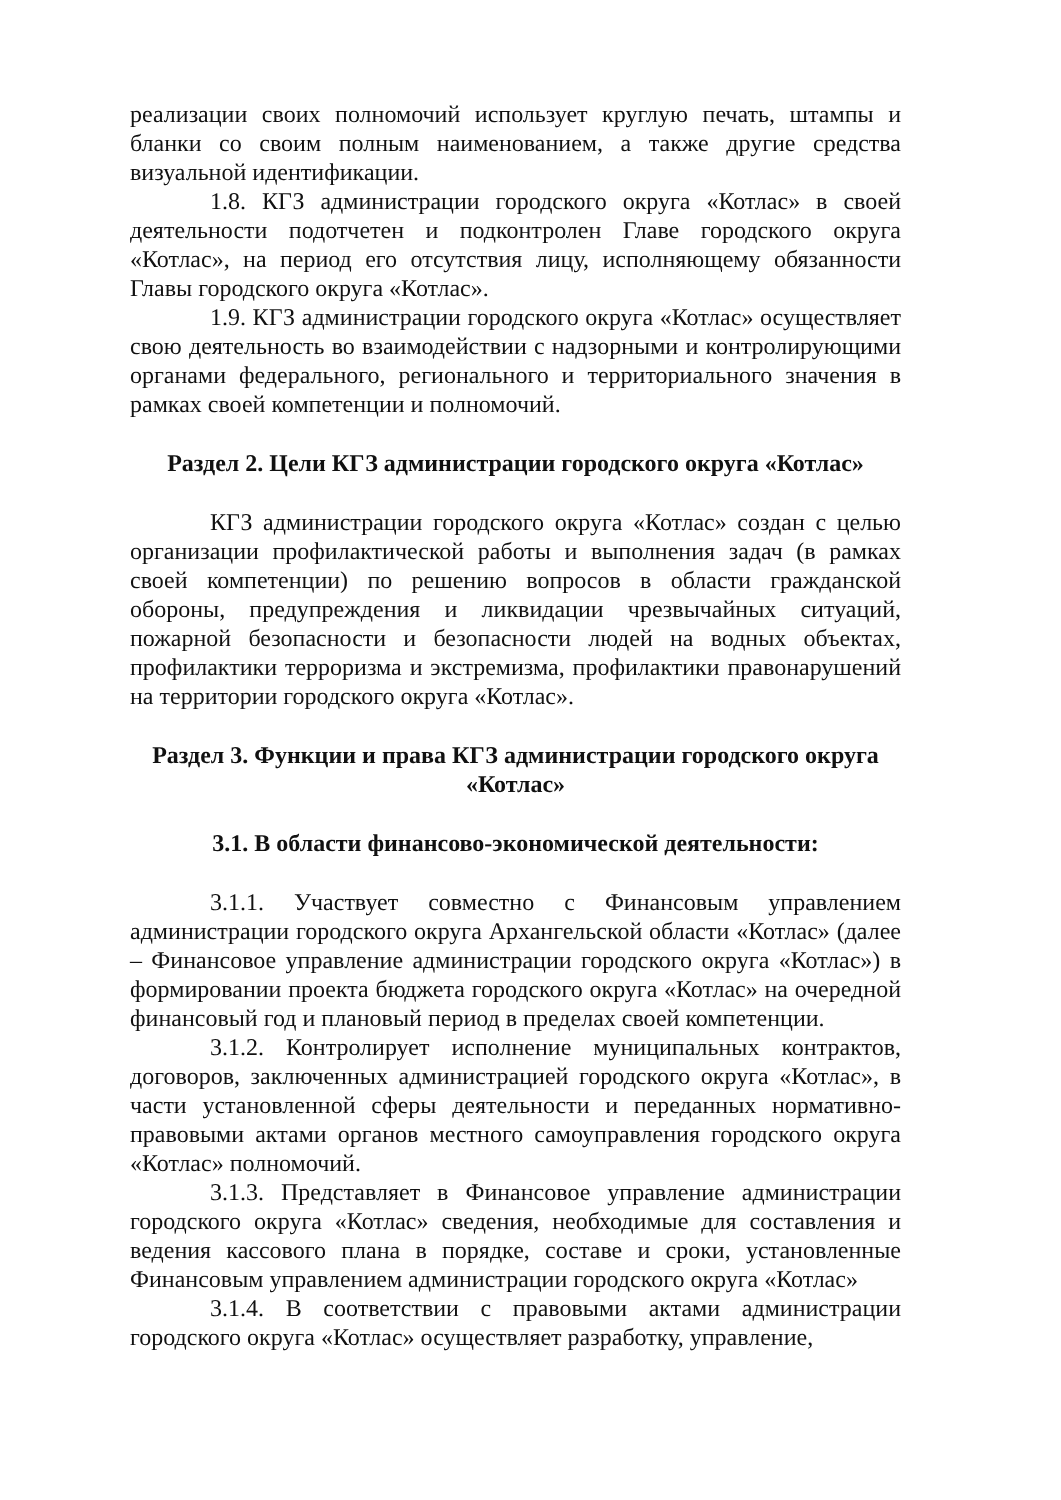реализации своих полномочий использует круглую печать, штампы и бланки со своим полным наименованием, а также другие средства визуальной идентификации.
1.8. КГЗ администрации городского округа «Котлас» в своей деятельности подотчетен и подконтролен Главе городского округа «Котлас», на период его отсутствия лицу, исполняющему обязанности Главы городского округа «Котлас».
1.9. КГЗ администрации городского округа «Котлас» осуществляет свою деятельность во взаимодействии с надзорными и контролирующими органами федерального, регионального и территориального значения в рамках своей компетенции и полномочий.
Раздел 2. Цели КГЗ администрации городского округа «Котлас»
КГЗ администрации городского округа «Котлас» создан с целью организации профилактической работы и выполнения задач (в рамках своей компетенции) по решению вопросов в области гражданской обороны, предупреждения и ликвидации чрезвычайных ситуаций, пожарной безопасности и безопасности людей на водных объектах, профилактики терроризма и экстремизма, профилактики правонарушений на территории городского округа «Котлас».
Раздел 3. Функции и права КГЗ администрации городского округа «Котлас»
3.1. В области финансово-экономической деятельности:
3.1.1. Участвует совместно с Финансовым управлением администрации городского округа Архангельской области «Котлас» (далее – Финансовое управление администрации городского округа «Котлас») в формировании проекта бюджета городского округа «Котлас» на очередной финансовый год и плановый период в пределах своей компетенции.
3.1.2. Контролирует исполнение муниципальных контрактов, договоров, заключенных администрацией городского округа «Котлас», в части установленной сферы деятельности и переданных нормативно-правовыми актами органов местного самоуправления городского округа «Котлас» полномочий.
3.1.3. Представляет в Финансовое управление администрации городского округа «Котлас» сведения, необходимые для составления и ведения кассового плана в порядке, составе и сроки, установленные Финансовым управлением администрации городского округа «Котлас»
3.1.4. В соответствии с правовыми актами администрации городского округа «Котлас» осуществляет разработку, управление,